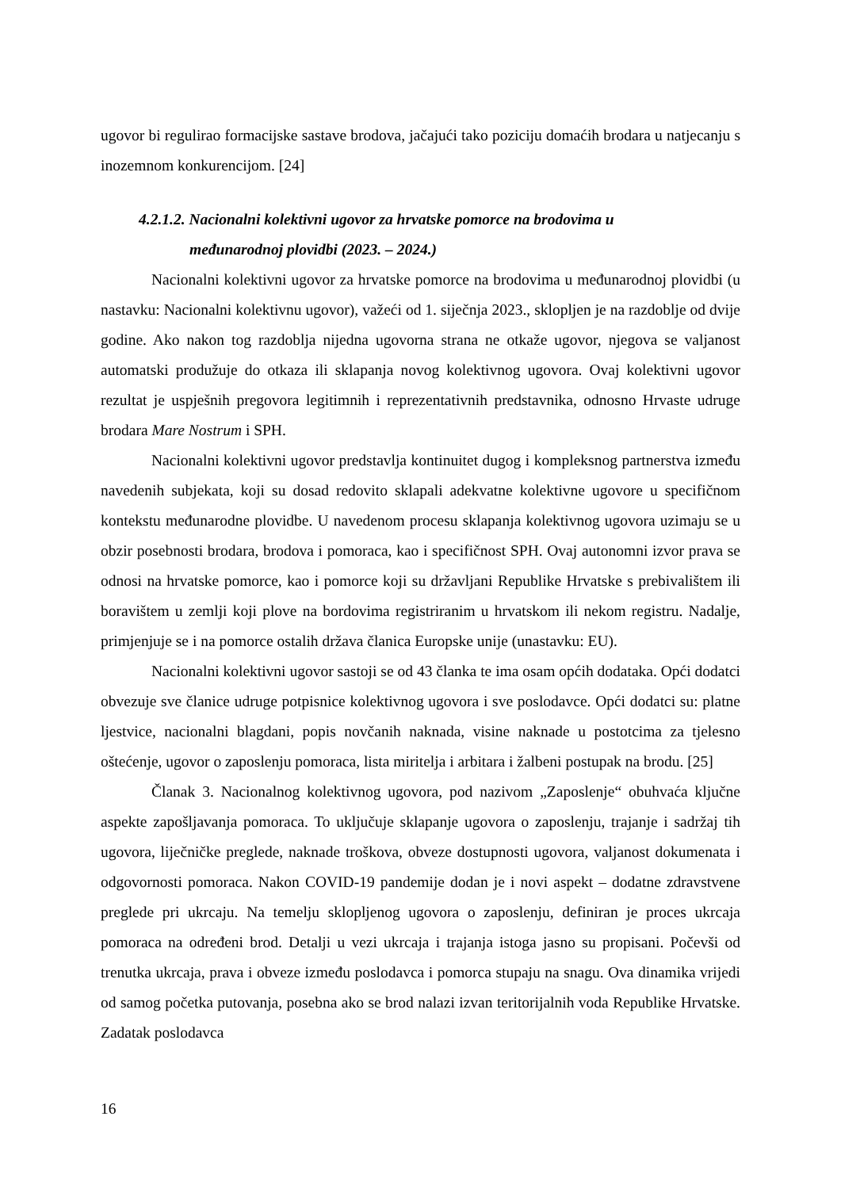ugovor bi regulirao formacijske sastave brodova, jačajući tako poziciju domaćih brodara u natjecanju s inozemnom konkurencijom. [24]
4.2.1.2. Nacionalni kolektivni ugovor za hrvatske pomorce na brodovima u
međunarodnoj plovidbi (2023. – 2024.)
Nacionalni kolektivni ugovor za hrvatske pomorce na brodovima u međunarodnoj plovidbi (u nastavku: Nacionalni kolektivnu ugovor), važeći od 1. siječnja 2023., sklopljen je na razdoblje od dvije godine. Ako nakon tog razdoblja nijedna ugovorna strana ne otkaže ugovor, njegova se valjanost automatski produžuje do otkaza ili sklapanja novog kolektivnog ugovora. Ovaj kolektivni ugovor rezultat je uspješnih pregovora legitimnih i reprezentativnih predstavnika, odnosno Hrvaste udruge brodara Mare Nostrum i SPH.
Nacionalni kolektivni ugovor predstavlja kontinuitet dugog i kompleksnog partnerstva između navedenih subjekata, koji su dosad redovito sklapali adekvatne kolektivne ugovore u specifičnom kontekstu međunarodne plovidbe. U navedenom procesu sklapanja kolektivnog ugovora uzimaju se u obzir posebnosti brodara, brodova i pomoraca, kao i specifičnost SPH. Ovaj autonomni izvor prava se odnosi na hrvatske pomorce, kao i pomorce koji su državljani Republike Hrvatske s prebivalištem ili boravištem u zemlji koji plove na bordovima registriranim u hrvatskom ili nekom registru. Nadalje, primjenjuje se i na pomorce ostalih država članica Europske unije (unastavku: EU).
Nacionalni kolektivni ugovor sastoji se od 43 članka te ima osam općih dodataka. Opći dodatci obvezuje sve članice udruge potpisnice kolektivnog ugovora i sve poslodavce. Opći dodatci su: platne ljestvice, nacionalni blagdani, popis novčanih naknada, visine naknade u postotcima za tjelesno oštećenje, ugovor o zaposlenju pomoraca, lista miritelja i arbitara i žalbeni postupak na brodu. [25]
Članak 3. Nacionalnog kolektivnog ugovora, pod nazivom „Zaposlenje“ obuhvaća ključne aspekte zapošljavanja pomoraca. To uključuje sklapanje ugovora o zaposlenju, trajanje i sadržaj tih ugovora, liječničke preglede, naknade troškova, obveze dostupnosti ugovora, valjanost dokumenata i odgovornosti pomoraca. Nakon COVID-19 pandemije dodan je i novi aspekt – dodatne zdravstvene preglede pri ukrcaju. Na temelju sklopljenog ugovora o zaposlenju, definiran je proces ukrcaja pomoraca na određeni brod. Detalji u vezi ukrcaja i trajanja istoga jasno su propisani. Počevši od trenutka ukrcaja, prava i obveze između poslodavca i pomorca stupaju na snagu. Ova dinamika vrijedi od samog početka putovanja, posebna ako se brod nalazi izvan teritorijalnih voda Republike Hrvatske. Zadatak poslodavca
16